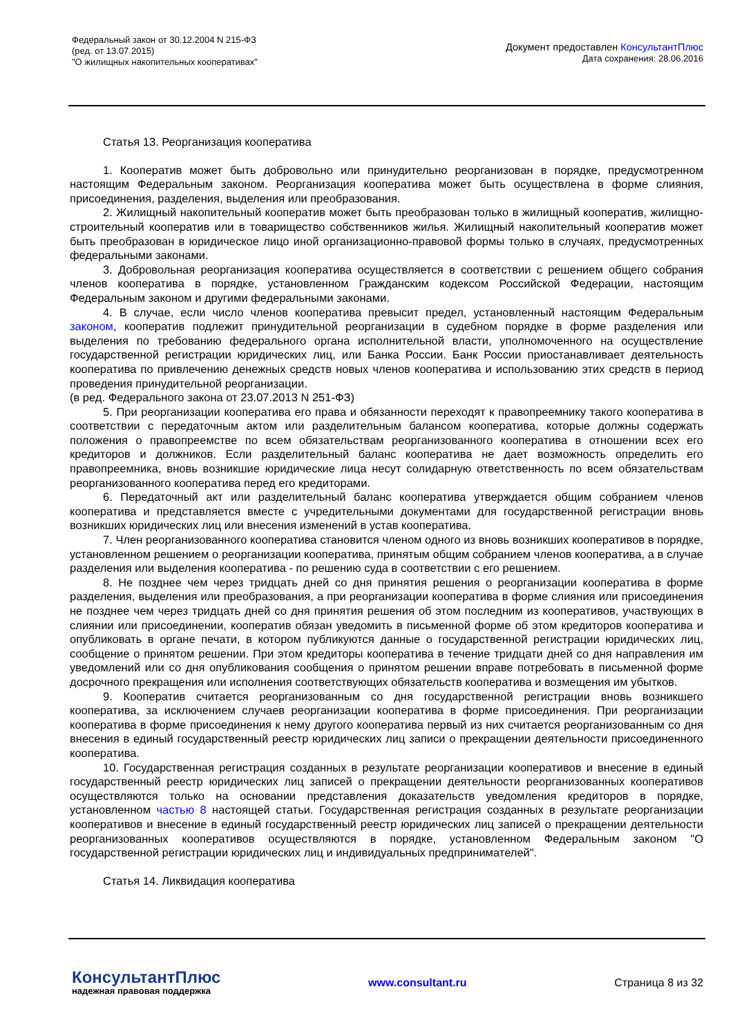Федеральный закон от 30.12.2004 N 215-ФЗ
(ред. от 13.07.2015)
"О жилищных накопительных кооперативах"
Документ предоставлен КонсультантПлюс
Дата сохранения: 28.06.2016
Статья 13. Реорганизация кооператива
1. Кооператив может быть добровольно или принудительно реорганизован в порядке, предусмотренном настоящим Федеральным законом. Реорганизация кооператива может быть осуществлена в форме слияния, присоединения, разделения, выделения или преобразования.
2. Жилищный накопительный кооператив может быть преобразован только в жилищный кооператив, жилищно-строительный кооператив или в товарищество собственников жилья. Жилищный накопительный кооператив может быть преобразован в юридическое лицо иной организационно-правовой формы только в случаях, предусмотренных федеральными законами.
3. Добровольная реорганизация кооператива осуществляется в соответствии с решением общего собрания членов кооператива в порядке, установленном Гражданским кодексом Российской Федерации, настоящим Федеральным законом и другими федеральными законами.
4. В случае, если число членов кооператива превысит предел, установленный настоящим Федеральным законом, кооператив подлежит принудительной реорганизации в судебном порядке в форме разделения или выделения по требованию федерального органа исполнительной власти, уполномоченного на осуществление государственной регистрации юридических лиц, или Банка России. Банк России приостанавливает деятельность кооператива по привлечению денежных средств новых членов кооператива и использованию этих средств в период проведения принудительной реорганизации.
(в ред. Федерального закона от 23.07.2013 N 251-ФЗ)
5. При реорганизации кооператива его права и обязанности переходят к правопреемнику такого кооператива в соответствии с передаточным актом или разделительным балансом кооператива, которые должны содержать положения о правопреемстве по всем обязательствам реорганизованного кооператива в отношении всех его кредиторов и должников. Если разделительный баланс кооператива не дает возможность определить его правопреемника, вновь возникшие юридические лица несут солидарную ответственность по всем обязательствам реорганизованного кооператива перед его кредиторами.
6. Передаточный акт или разделительный баланс кооператива утверждается общим собранием членов кооператива и представляется вместе с учредительными документами для государственной регистрации вновь возникших юридических лиц или внесения изменений в устав кооператива.
7. Член реорганизованного кооператива становится членом одного из вновь возникших кооперативов в порядке, установленном решением о реорганизации кооператива, принятым общим собранием членов кооператива, а в случае разделения или выделения кооператива - по решению суда в соответствии с его решением.
8. Не позднее чем через тридцать дней со дня принятия решения о реорганизации кооператива в форме разделения, выделения или преобразования, а при реорганизации кооператива в форме слияния или присоединения не позднее чем через тридцать дней со дня принятия решения об этом последним из кооперативов, участвующих в слиянии или присоединении, кооператив обязан уведомить в письменной форме об этом кредиторов кооператива и опубликовать в органе печати, в котором публикуются данные о государственной регистрации юридических лиц, сообщение о принятом решении. При этом кредиторы кооператива в течение тридцати дней со дня направления им уведомлений или со дня опубликования сообщения о принятом решении вправе потребовать в письменной форме досрочного прекращения или исполнения соответствующих обязательств кооператива и возмещения им убытков.
9. Кооператив считается реорганизованным со дня государственной регистрации вновь возникшего кооператива, за исключением случаев реорганизации кооператива в форме присоединения. При реорганизации кооператива в форме присоединения к нему другого кооператива первый из них считается реорганизованным со дня внесения в единый государственный реестр юридических лиц записи о прекращении деятельности присоединенного кооператива.
10. Государственная регистрация созданных в результате реорганизации кооперативов и внесение в единый государственный реестр юридических лиц записей о прекращении деятельности реорганизованных кооперативов осуществляются только на основании представления доказательств уведомления кредиторов в порядке, установленном частью 8 настоящей статьи. Государственная регистрация созданных в результате реорганизации кооперативов и внесение в единый государственный реестр юридических лиц записей о прекращении деятельности реорганизованных кооперативов осуществляются в порядке, установленном Федеральным законом "О государственной регистрации юридических лиц и индивидуальных предпринимателей".
Статья 14. Ликвидация кооператива
КонсультантПлюс
надежная правовая поддержка
www.consultant.ru Страница 8 из 32